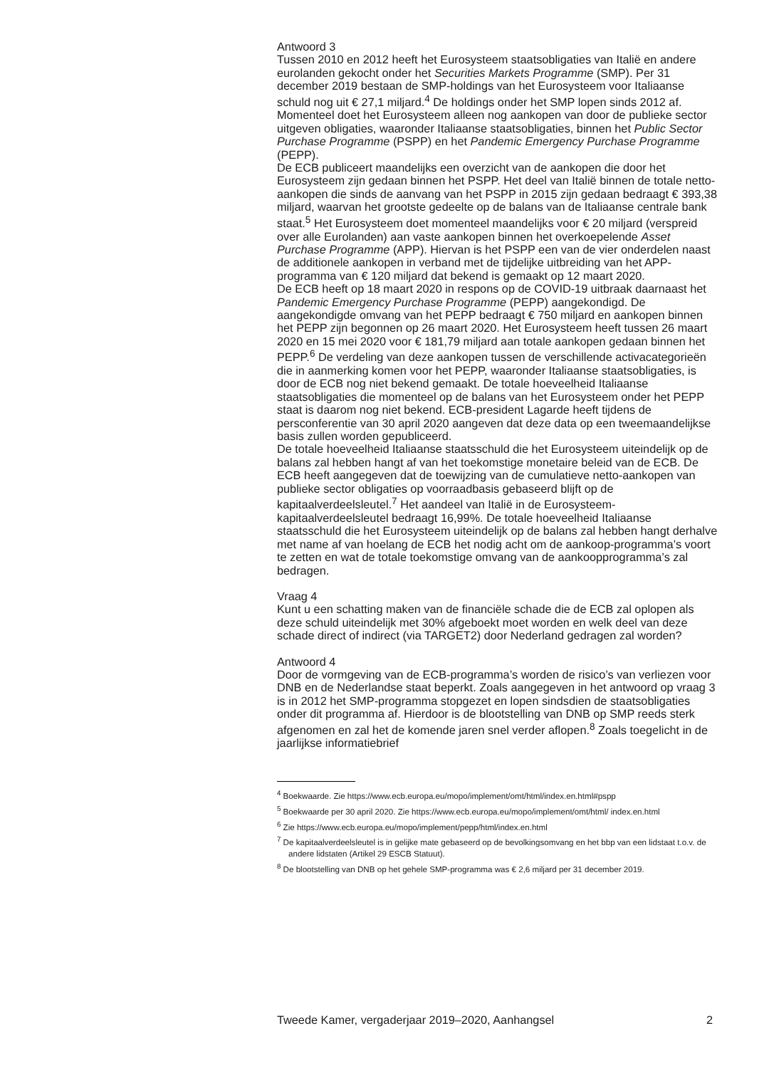Antwoord 3
Tussen 2010 en 2012 heeft het Eurosysteem staatsobligaties van Italië en andere eurolanden gekocht onder het Securities Markets Programme (SMP). Per 31 december 2019 bestaan de SMP-holdings van het Eurosysteem voor Italiaanse schuld nog uit € 27,1 miljard.<sup>4</sup> De holdings onder het SMP lopen sinds 2012 af. Momenteel doet het Eurosysteem alleen nog aankopen van door de publieke sector uitgeven obligaties, waaronder Italiaanse staatsobligaties, binnen het Public Sector Purchase Programme (PSPP) en het Pandemic Emergency Purchase Programme (PEPP).
De ECB publiceert maandelijks een overzicht van de aankopen die door het Eurosysteem zijn gedaan binnen het PSPP. Het deel van Italië binnen de totale netto-aankopen die sinds de aanvang van het PSPP in 2015 zijn gedaan bedraagt € 393,38 miljard, waarvan het grootste gedeelte op de balans van de Italiaanse centrale bank staat.<sup>5</sup> Het Eurosysteem doet momenteel maandelijks voor € 20 miljard (verspreid over alle Eurolanden) aan vaste aankopen binnen het overkoepelende Asset Purchase Programme (APP). Hiervan is het PSPP een van de vier onderdelen naast de additionele aankopen in verband met de tijdelijke uitbreiding van het APP-programma van € 120 miljard dat bekend is gemaakt op 12 maart 2020.
De ECB heeft op 18 maart 2020 in respons op de COVID-19 uitbraak daarnaast het Pandemic Emergency Purchase Programme (PEPP) aangekondigd. De aangekondigde omvang van het PEPP bedraagt € 750 miljard en aankopen binnen het PEPP zijn begonnen op 26 maart 2020. Het Eurosysteem heeft tussen 26 maart 2020 en 15 mei 2020 voor € 181,79 miljard aan totale aankopen gedaan binnen het PEPP.<sup>6</sup> De verdeling van deze aankopen tussen de verschillende activacategorieën die in aanmerking komen voor het PEPP, waaronder Italiaanse staatsobligaties, is door de ECB nog niet bekend gemaakt. De totale hoeveelheid Italiaanse staatsobligaties die momenteel op de balans van het Eurosysteem onder het PEPP staat is daarom nog niet bekend. ECB-president Lagarde heeft tijdens de persconferentie van 30 april 2020 aangeven dat deze data op een tweemaandelijkse basis zullen worden gepubliceerd.
De totale hoeveelheid Italiaanse staatsschuld die het Eurosysteem uiteindelijk op de balans zal hebben hangt af van het toekomstige monetaire beleid van de ECB. De ECB heeft aangegeven dat de toewijzing van de cumulatieve netto-aankopen van publieke sector obligaties op voorraadbasis gebaseerd blijft op de kapitaalverdeelsleutel.<sup>7</sup> Het aandeel van Italië in de Eurosysteem-kapitaalverdeelsleutel bedraagt 16,99%. De totale hoeveelheid Italiaanse staatsschuld die het Eurosysteem uiteindelijk op de balans zal hebben hangt derhalve met name af van hoelang de ECB het nodig acht om de aankoop-programma’s voort te zetten en wat de totale toekomstige omvang van de aankoopprogramma’s zal bedragen.
Vraag 4
Kunt u een schatting maken van de financiële schade die de ECB zal oplopen als deze schuld uiteindelijk met 30% afgeboekt moet worden en welk deel van deze schade direct of indirect (via TARGET2) door Nederland gedragen zal worden?
Antwoord 4
Door de vormgeving van de ECB-programma’s worden de risico’s van verliezen voor DNB en de Nederlandse staat beperkt. Zoals aangegeven in het antwoord op vraag 3 is in 2012 het SMP-programma stopgezet en lopen sindsdien de staatsobligaties onder dit programma af. Hierdoor is de blootstelling van DNB op SMP reeds sterk afgenomen en zal het de komende jaren snel verder aflopen.<sup>8</sup> Zoals toegelicht in de jaarlijkse informatiebrief
<sup>4</sup> Boekwaarde. Zie https://www.ecb.europa.eu/mopo/implement/omt/html/index.en.html#pspp
<sup>5</sup> Boekwaarde per 30 april 2020. Zie https://www.ecb.europa.eu/mopo/implement/omt/html/ index.en.html
<sup>6</sup> Zie https://www.ecb.europa.eu/mopo/implement/pepp/html/index.en.html
<sup>7</sup> De kapitaalverdeelsleutel is in gelijke mate gebaseerd op de bevolkingsomvang en het bbp van een lidstaat t.o.v. de andere lidstaten (Artikel 29 ESCB Statuut).
<sup>8</sup> De blootstelling van DNB op het gehele SMP-programma was € 2,6 miljard per 31 december 2019.
Tweede Kamer, vergaderjaar 2019–2020, Aanhangsel 2